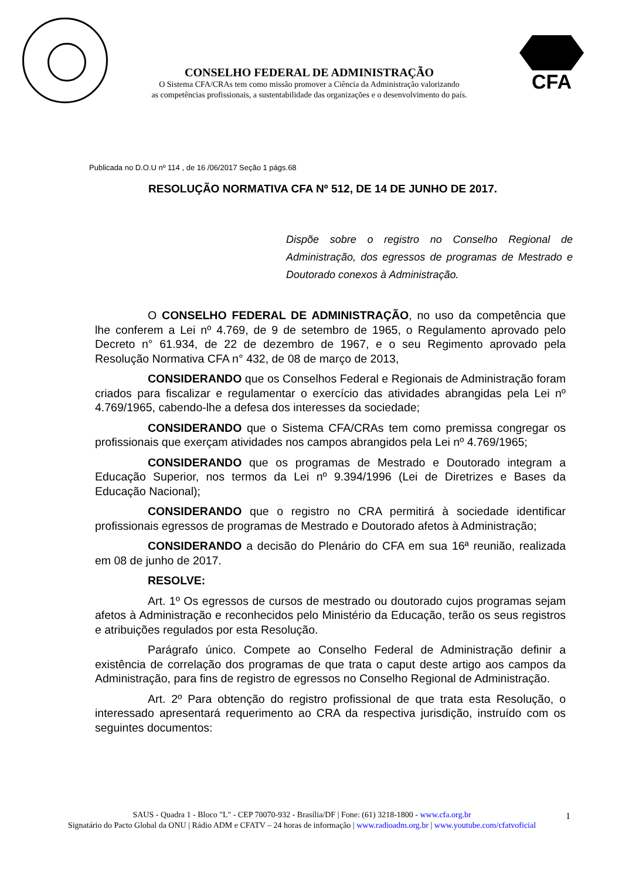CONSELHO FEDERAL DE ADMINISTRAÇÃO
O Sistema CFA/CRAs tem como missão promover a Ciência da Administração valorizando
as competências profissionais, a sustentabilidade das organizações e o desenvolvimento do país.
CFA
Publicada no D.O.U nº 114 , de 16 /06/2017 Seção 1 págs.68
RESOLUÇÃO NORMATIVA CFA Nº 512, DE 14 DE JUNHO DE 2017.
Dispõe sobre o registro no Conselho Regional de Administração, dos egressos de programas de Mestrado e Doutorado conexos à Administração.
O CONSELHO FEDERAL DE ADMINISTRAÇÃO, no uso da competência que lhe conferem a Lei nº 4.769, de 9 de setembro de 1965, o Regulamento aprovado pelo Decreto n° 61.934, de 22 de dezembro de 1967, e o seu Regimento aprovado pela Resolução Normativa CFA n° 432, de 08 de março de 2013,
CONSIDERANDO que os Conselhos Federal e Regionais de Administração foram criados para fiscalizar e regulamentar o exercício das atividades abrangidas pela Lei nº 4.769/1965, cabendo-lhe a defesa dos interesses da sociedade;
CONSIDERANDO que o Sistema CFA/CRAs tem como premissa congregar os profissionais que exerçam atividades nos campos abrangidos pela Lei nº 4.769/1965;
CONSIDERANDO que os programas de Mestrado e Doutorado integram a Educação Superior, nos termos da Lei nº 9.394/1996 (Lei de Diretrizes e Bases da Educação Nacional);
CONSIDERANDO que o registro no CRA permitirá à sociedade identificar profissionais egressos de programas de Mestrado e Doutorado afetos à Administração;
CONSIDERANDO a decisão do Plenário do CFA em sua 16ª reunião, realizada em 08 de junho de 2017.
RESOLVE:
Art. 1º Os egressos de cursos de mestrado ou doutorado cujos programas sejam afetos à Administração e reconhecidos pelo Ministério da Educação, terão os seus registros e atribuições regulados por esta Resolução.
Parágrafo único. Compete ao Conselho Federal de Administração definir a existência de correlação dos programas de que trata o caput deste artigo aos campos da Administração, para fins de registro de egressos no Conselho Regional de Administração.
Art. 2º Para obtenção do registro profissional de que trata esta Resolução, o interessado apresentará requerimento ao CRA da respectiva jurisdição, instruído com os seguintes documentos:
SAUS - Quadra 1 - Bloco "L" - CEP 70070-932 - Brasília/DF | Fone: (61) 3218-1800 - www.cfa.org.br
Signatário do Pacto Global da ONU | Rádio ADM e CFATV – 24 horas de informação | www.radioadm.org.br | www.youtube.com/cfatvoficial
1